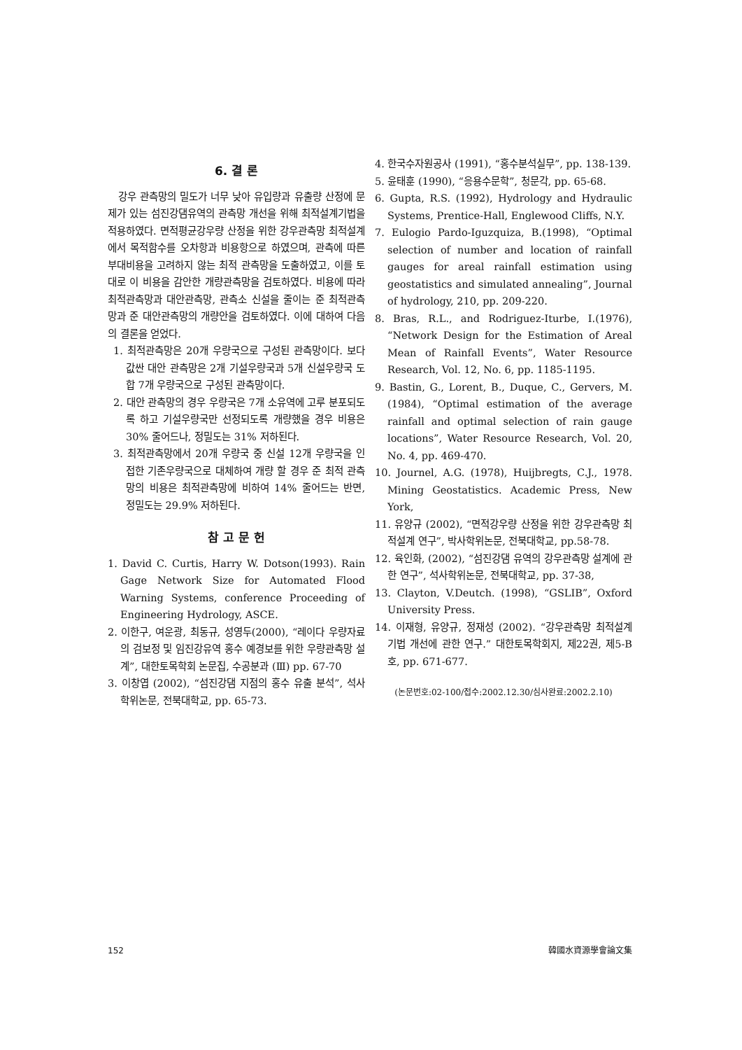6. 결 론
강우 관측망의 밀도가 너무 낮아 유입량과 유출량 산정에 문제가 있는 섬진강댐유역의 관측망 개선을 위해 최적설계기법을 적용하였다. 면적평균강우량 산정을 위한 강우관측망 최적설계에서 목적함수를 오차항과 비용항으로 하였으며, 관측에 따른 부대비용을 고려하지 않는 최적 관측망을 도출하였고, 이를 토대로 이 비용을 감안한 개량관측망을 검토하였다. 비용에 따라 최적관측망과 대안관측망, 관측소 신설을 줄이는 준 최적관측망과 준 대안관측망의 개량안을 검토하였다. 이에 대하여 다음의 결론을 얻었다.
1. 최적관측망은 20개 우량국으로 구성된 관측망이다. 보다 값싼 대안 관측망은 2개 기설우량국과 5개 신설우량국 도합 7개 우량국으로 구성된 관측망이다.
2. 대안 관측망의 경우 우량국은 7개 소유역에 고루 분포되도록 하고 기설우량국만 선정되도록 개량했을 경우 비용은 30% 줄어드나, 정밀도는 31% 저하된다.
3. 최적관측망에서 20개 우량국 중 신설 12개 우량국을 인접한 기존우량국으로 대체하여 개량 할 경우 준 최적 관측망의 비용은 최적관측망에 비하여 14% 줄어드는 반면, 정밀도는 29.9% 저하된다.
참 고 문 헌
1. David C. Curtis, Harry W. Dotson(1993). Rain Gage Network Size for Automated Flood Warning Systems, conference Proceeding of Engineering Hydrology, ASCE.
2. 이한구, 여운광, 최동규, 성영두(2000), “레이다 우량자료의 검보정 및 임진강유역 홍수 예경보를 위한 우량관측망 설계”, 대한토목학회 논문집, 수공분과 (Ⅲ) pp. 67-70
3. 이창엽 (2002), “섬진강댐 지점의 홍수 유출 분석”, 석사학위논문, 전북대학교, pp. 65-73.
4. 한국수자원공사 (1991), “홍수분석실무”, pp. 138-139.
5. 윤태훈 (1990), “응용수문학”, 청문각, pp. 65-68.
6. Gupta, R.S. (1992), Hydrology and Hydraulic Systems, Prentice-Hall, Englewood Cliffs, N.Y.
7. Eulogio Pardo-Iguzquiza, B.(1998), “Optimal selection of number and location of rainfall gauges for areal rainfall estimation using geostatistics and simulated annealing”, Journal of hydrology, 210, pp. 209-220.
8. Bras, R.L., and Rodriguez-Iturbe, I.(1976), “Network Design for the Estimation of Areal Mean of Rainfall Events”, Water Resource Research, Vol. 12, No. 6, pp. 1185-1195.
9. Bastin, G., Lorent, B., Duque, C., Gervers, M.(1984), “Optimal estimation of the average rainfall and optimal selection of rain gauge locations”, Water Resource Research, Vol. 20, No. 4, pp. 469-470.
10. Journel, A.G. (1978), Huijbregts, C.J., 1978. Mining Geostatistics. Academic Press, New York,
11. 유양규 (2002), “면적강우량 산정을 위한 강우관측망 최적설계 연구”, 박사학위논문, 전북대학교, pp.58-78.
12. 육인화, (2002), “섬진강댐 유역의 강우관측망 설계에 관한 연구”, 석사학위논문, 전북대학교, pp. 37-38,
13. Clayton, V.Deutch. (1998), “GSLIB”, Oxford University Press.
14. 이재형, 유양규, 정재성 (2002). “강우관측망 최적설계 기법 개선에 관한 연구.” 대한토목학회지, 제22권, 제5-B호, pp. 671-677.
(논문번호:02-100/접수:2002.12.30/심사완료:2002.2.10)
152 韓國水資源學會論文集